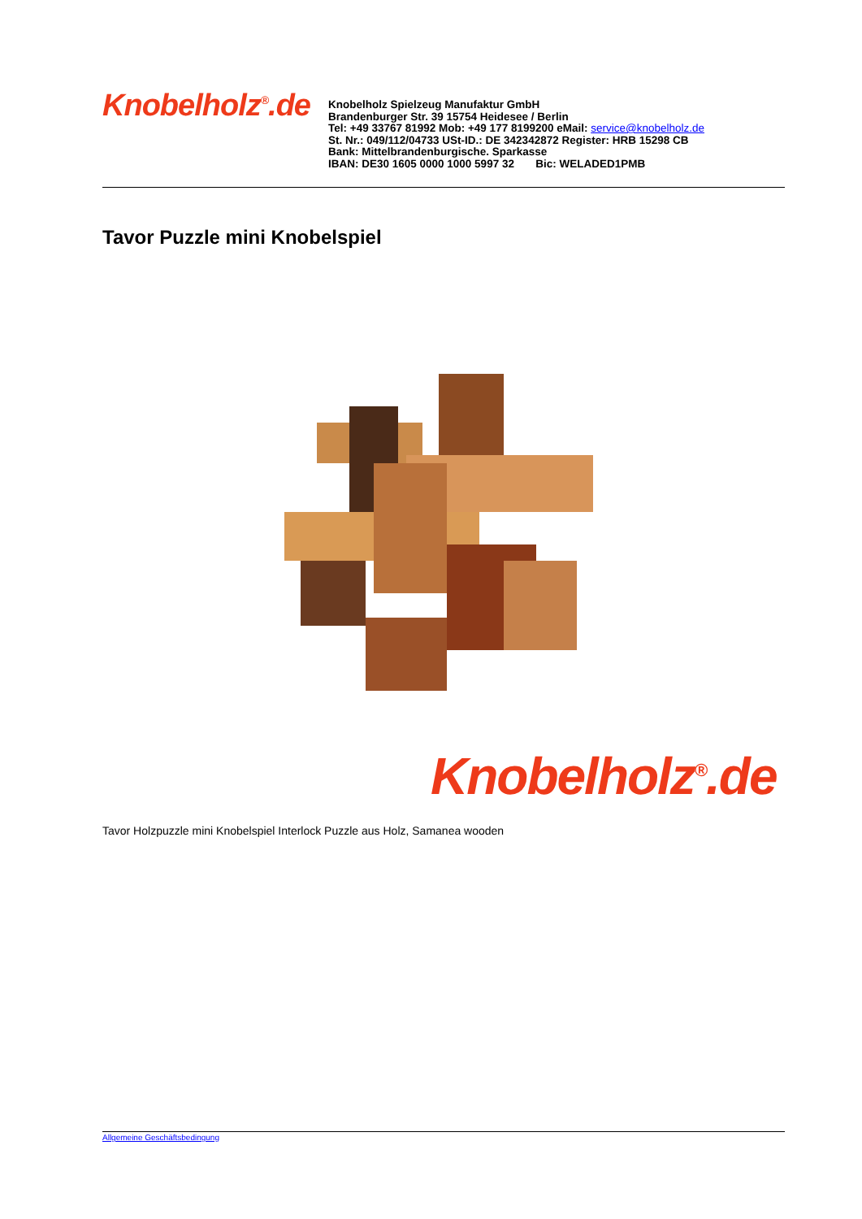Knobelholz<sup>®</sup>.de
Knobelholz Spielzeug Manufaktur GmbH
Brandenburger Str. 39 15754 Heidesee / Berlin
Tel: +49 33767 81992 Mob: +49 177 8199200 eMail: service@knobelholz.de
St. Nr.: 049/112/04733 USt-ID.: DE 342342872 Register: HRB 15298 CB
Bank: Mittelbrandenburgische. Sparkasse
IBAN: DE30 1605 0000 1000 5997 32 Bic: WELADED1PMB
Tavor Puzzle mini Knobelspiel
Knobelholz<sup>®</sup>.de
Tavor Holzpuzzle mini Knobelspiel Interlock Puzzle aus Holz, Samanea wooden
Allgemeine Geschäftsbedingung